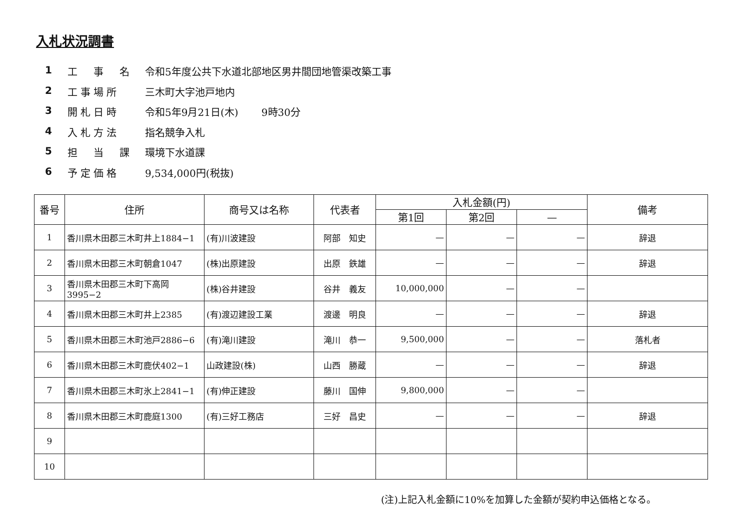入札状況調書
1 工　事　名 令和5年度公共下水道北部地区男井間団地管渠改築工事
2 工事場所 三木町大字池戸地内
3 開札日時 令和5年9月21日(木)　　 9時30分
4 入札方法 指名競争入札
5 担　当　課 環境下水道課
6 予定価格 9,534,000円(税抜)
| 番号 | 住所 | 商号又は名称 | 代表者 | 入札金額(円) | | | 備考 |
| --- | --- | --- | --- | --- | --- | --- | --- |
| | | | | 第1回 | 第2回 | — | |
| 1 | 香川県木田郡三木町井上1884−1 | (有)川波建設 | 阿部 知史 | — | — | — | 辞退 |
| 2 | 香川県木田郡三木町朝倉1047 | (株)出原建設 | 出原 鉄雄 | — | — | — | 辞退 |
| 3 | 香川県木田郡三木町下高岡3995−2 | (株)谷井建設 | 谷井 義友 | 10,000,000 | — | — | |
| 4 | 香川県木田郡三木町井上2385 | (有)渡辺建設工業 | 渡邊 明良 | — | — | — | 辞退 |
| 5 | 香川県木田郡三木町池戸2886−6 | (有)滝川建設 | 滝川 恭一 | 9,500,000 | — | — | 落札者 |
| 6 | 香川県木田郡三木町鹿伏402−1 | 山政建設(株) | 山西 勝蔵 | — | — | — | 辞退 |
| 7 | 香川県木田郡三木町氷上2841−1 | (有)伸正建設 | 藤川 国伸 | 9,800,000 | — | — | |
| 8 | 香川県木田郡三木町鹿庭1300 | (有)三好工務店 | 三好 昌史 | — | — | — | 辞退 |
| 9 | | | | | | | |
| 10 | | | | | | | |
(注)上記入札金額に10%を加算した金額が契約申込価格となる。